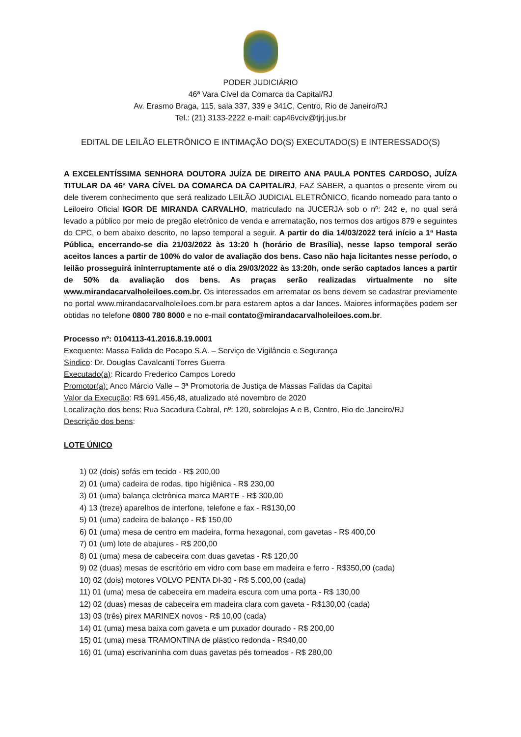PODER JUDICIÁRIO
46ª Vara Cível da Comarca da Capital/RJ
Av. Erasmo Braga, 115, sala 337, 339 e 341C, Centro, Rio de Janeiro/RJ
Tel.: (21) 3133-2222 e-mail: cap46vciv@tjrj.jus.br
EDITAL DE LEILÃO ELETRÔNICO E INTIMAÇÃO DO(S) EXECUTADO(S) E INTERESSADO(S)
A EXCELENTÍSSIMA SENHORA DOUTORA JUÍZA DE DIREITO ANA PAULA PONTES CARDOSO, JUÍZA TITULAR DA 46ª VARA CÍVEL DA COMARCA DA CAPITAL/RJ, FAZ SABER, a quantos o presente virem ou dele tiverem conhecimento que será realizado LEILÃO JUDICIAL ELETRÔNICO, ficando nomeado para tanto o Leiloeiro Oficial IGOR DE MIRANDA CARVALHO, matriculado na JUCERJA sob o nº: 242 e, no qual será levado a público por meio de pregão eletrônico de venda e arrematação, nos termos dos artigos 879 e seguintes do CPC, o bem abaixo descrito, no lapso temporal a seguir. A partir do dia 14/03/2022 terá início a 1ª Hasta Pública, encerrando-se dia 21/03/2022 às 13:20 h (horário de Brasília), nesse lapso temporal serão aceitos lances a partir de 100% do valor de avaliação dos bens. Caso não haja licitantes nesse período, o leilão prosseguirá ininterruptamente até o dia 29/03/2022 às 13:20h, onde serão captados lances a partir de 50% da avaliação dos bens. As praças serão realizadas virtualmente no site www.mirandacarvalholeiloes.com.br. Os interessados em arrematar os bens devem se cadastrar previamente no portal www.mirandacarvalholeiloes.com.br para estarem aptos a dar lances. Maiores informações podem ser obtidas no telefone 0800 780 8000 e no e-mail contato@mirandacarvalholeiloes.com.br.
Processo nº: 0104113-41.2016.8.19.0001
Exequente: Massa Falida de Pocapo S.A. – Serviço de Vigilância e Segurança
Síndico: Dr. Douglas Cavalcanti Torres Guerra
Executado(a): Ricardo Frederico Campos Loredo
Promotor(a): Anco Márcio Valle – 3ª Promotoria de Justiça de Massas Falidas da Capital
Valor da Execução: R$ 691.456,48, atualizado até novembro de 2020
Localização dos bens: Rua Sacadura Cabral, nº: 120, sobrelojas A e B, Centro, Rio de Janeiro/RJ
Descrição dos bens:
LOTE ÚNICO
1) 02 (dois) sofás em tecido - R$ 200,00
2) 01 (uma) cadeira de rodas, tipo higiênica - R$ 230,00
3) 01 (uma) balança eletrônica marca MARTE - R$ 300,00
4) 13 (treze) aparelhos de interfone, telefone e fax - R$130,00
5) 01 (uma) cadeira de balanço - R$ 150,00
6) 01 (uma) mesa de centro em madeira, forma hexagonal, com gavetas - R$ 400,00
7) 01 (um) lote de abajures - R$ 200,00
8) 01 (uma) mesa de cabeceira com duas gavetas - R$ 120,00
9) 02 (duas) mesas de escritório em vidro com base em madeira e ferro - R$350,00 (cada)
10) 02 (dois) motores VOLVO PENTA DI-30 - R$ 5.000,00 (cada)
11) 01 (uma) mesa de cabeceira em madeira escura com uma porta - R$ 130,00
12) 02 (duas) mesas de cabeceira em madeira clara com gaveta - R$130,00 (cada)
13) 03 (três) pirex MARINEX novos - R$ 10,00 (cada)
14) 01 (uma) mesa baixa com gaveta e um puxador dourado - R$ 200,00
15) 01 (uma) mesa TRAMONTINA de plástico redonda - R$40,00
16) 01 (uma) escrivaninha com duas gavetas pés torneados - R$ 280,00